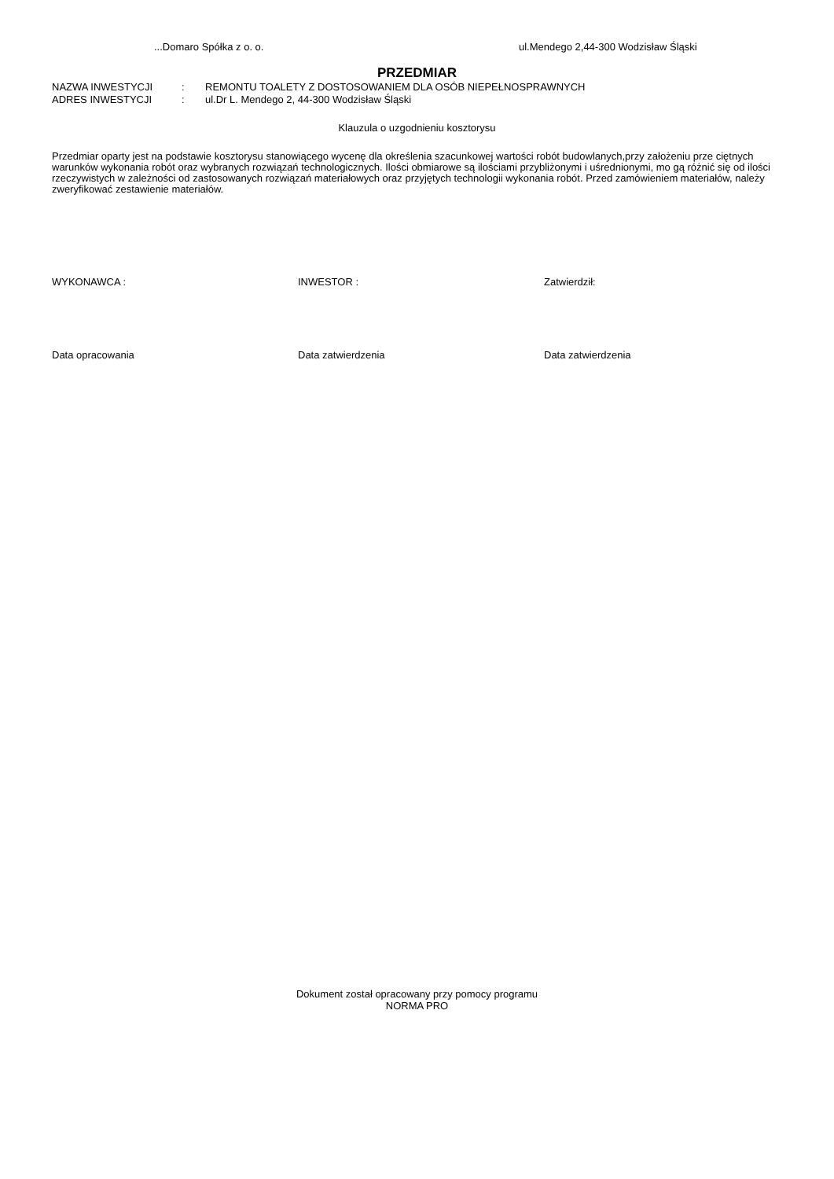...Domaro Spółka z o. o. ul.Mendego 2,44-300 Wodzisław Śląski
PRZEDMIAR
NAZWA INWESTYCJI: REMONTU TOALETY Z DOSTOSOWANIEM DLA OSÓB NIEPEŁNOSPRAWNYCH
ADRES INWESTYCJI: ul.Dr L. Mendego 2, 44-300 Wodzisław Śląski
Klauzula o uzgodnieniu kosztorysu
Przedmiar oparty jest na podstawie kosztorysu stanowiącego wycenę dla określenia szacunkowej wartości robót budowlanych,przy założeniu prze ciętnych warunków wykonania robót oraz wybranych rozwiązań technologicznych. Ilości obmiarowe są ilościami przybliżonymi i uśrednionymi, mo gą różnić się od ilości rzeczywistych w zależności od zastosowanych rozwiązań materiałowych oraz przyjętych technologii wykonania robót. Przed zamówieniem materiałów, należy zweryfikować zestawienie materiałów.
WYKONAWCA : INWESTOR : Zatwierdził:
Data opracowania Data zatwierdzenia Data zatwierdzenia
Dokument został opracowany przy pomocy programu
NORMA PRO